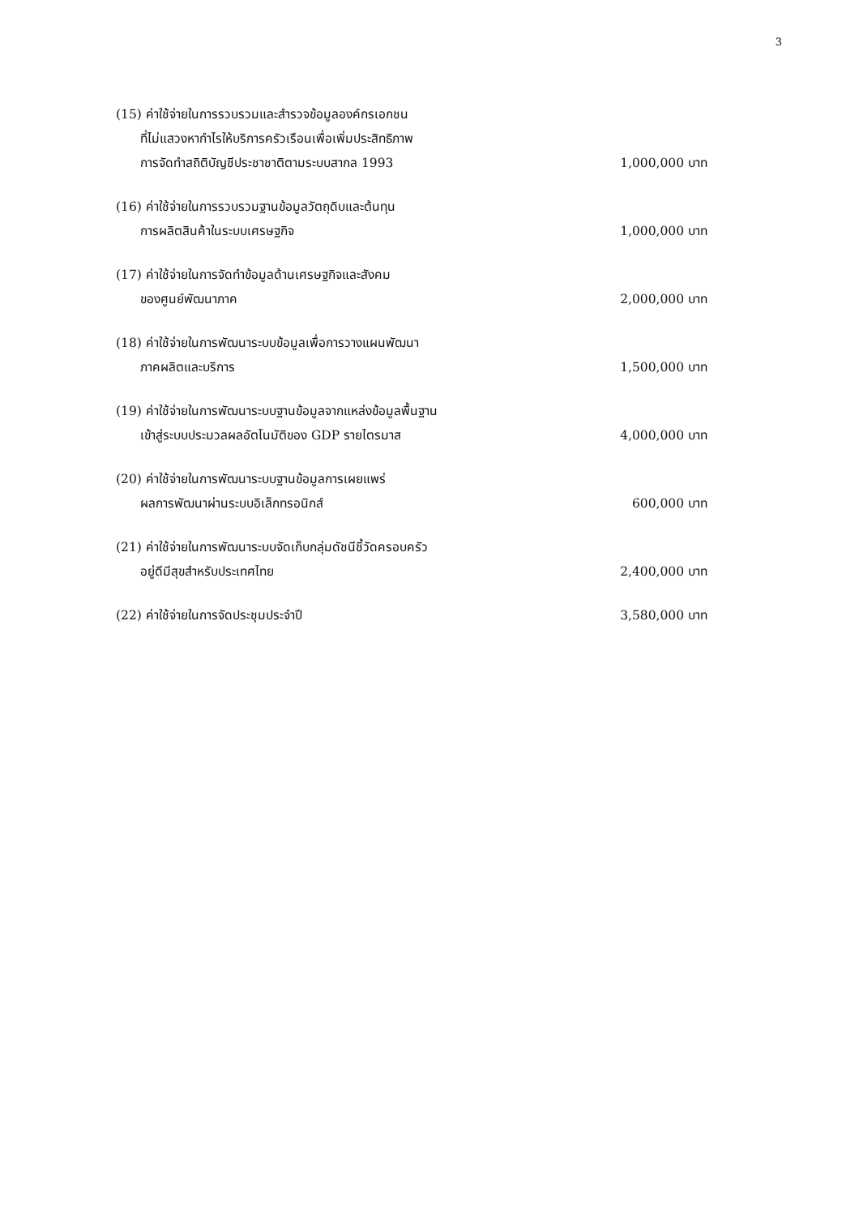3
(15) ค่าใช้จ่ายในการรวบรวมและสำรวจข้อมูลองค์กรเอกชน
ที่ไม่แสวงหากำไรให้บริการครัวเรือนเพื่อเพิ่มประสิทธิภาพ
การจัดทำสถิติบัญชีประชาชาติตามระบบสากล 1993 1,000,000 บาท
(16) ค่าใช้จ่ายในการรวบรวมฐานข้อมูลวัตถุดิบและต้นทุน
การผลิตสินค้าในระบบเศรษฐกิจ 1,000,000 บาท
(17) ค่าใช้จ่ายในการจัดทำข้อมูลด้านเศรษฐกิจและสังคม
ของศูนย์พัฒนาภาค 2,000,000 บาท
(18) ค่าใช้จ่ายในการพัฒนาระบบข้อมูลเพื่อการวางแผนพัฒนา
ภาคผลิตและบริการ 1,500,000 บาท
(19) ค่าใช้จ่ายในการพัฒนาระบบฐานข้อมูลจากแหล่งข้อมูลพื้นฐาน
เข้าสู่ระบบประมวลผลอัตโนมัติของ GDP รายไตรมาส 4,000,000 บาท
(20) ค่าใช้จ่ายในการพัฒนาระบบฐานข้อมูลการเผยแพร่
ผลการพัฒนาผ่านระบบอิเล็กทรอนิกส์ 600,000 บาท
(21) ค่าใช้จ่ายในการพัฒนาระบบจัดเก็บกลุ่มดัชนีชี้วัดครอบครัว
อยู่ดีมีสุขสำหรับประเทศไทย 2,400,000 บาท
(22) ค่าใช้จ่ายในการจัดประชุมประจำปี 3,580,000 บาท